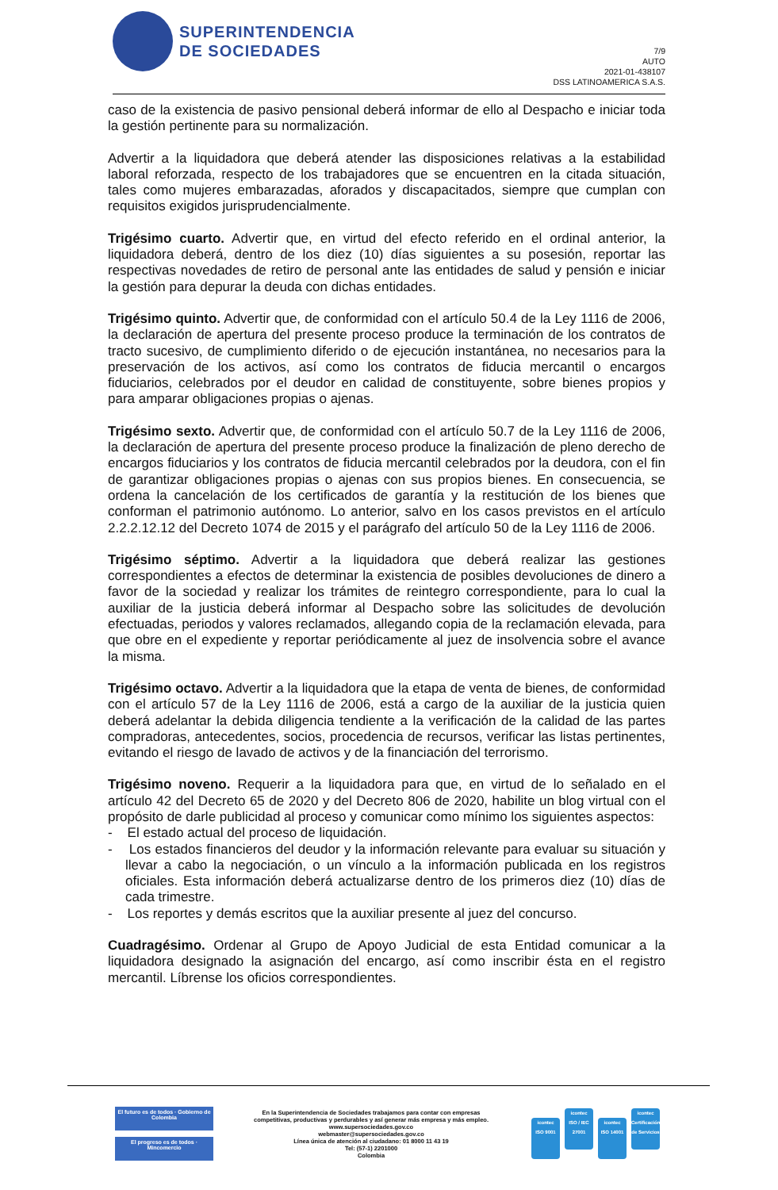SUPERINTENDENCIA
DE SOCIEDADES
7/9
AUTO
2021-01-438107
DSS LATINOAMERICA S.A.S.
caso de la existencia de pasivo pensional deberá informar de ello al Despacho e iniciar toda la gestión pertinente para su normalización.
Advertir a la liquidadora que deberá atender las disposiciones relativas a la estabilidad laboral reforzada, respecto de los trabajadores que se encuentren en la citada situación, tales como mujeres embarazadas, aforados y discapacitados, siempre que cumplan con requisitos exigidos jurisprudencialmente.
Trigésimo cuarto. Advertir que, en virtud del efecto referido en el ordinal anterior, la liquidadora deberá, dentro de los diez (10) días siguientes a su posesión, reportar las respectivas novedades de retiro de personal ante las entidades de salud y pensión e iniciar la gestión para depurar la deuda con dichas entidades.
Trigésimo quinto. Advertir que, de conformidad con el artículo 50.4 de la Ley 1116 de 2006, la declaración de apertura del presente proceso produce la terminación de los contratos de tracto sucesivo, de cumplimiento diferido o de ejecución instantánea, no necesarios para la preservación de los activos, así como los contratos de fiducia mercantil o encargos fiduciarios, celebrados por el deudor en calidad de constituyente, sobre bienes propios y para amparar obligaciones propias o ajenas.
Trigésimo sexto. Advertir que, de conformidad con el artículo 50.7 de la Ley 1116 de 2006, la declaración de apertura del presente proceso produce la finalización de pleno derecho de encargos fiduciarios y los contratos de fiducia mercantil celebrados por la deudora, con el fin de garantizar obligaciones propias o ajenas con sus propios bienes. En consecuencia, se ordena la cancelación de los certificados de garantía y la restitución de los bienes que conforman el patrimonio autónomo. Lo anterior, salvo en los casos previstos en el artículo 2.2.2.12.12 del Decreto 1074 de 2015 y el parágrafo del artículo 50 de la Ley 1116 de 2006.
Trigésimo séptimo. Advertir a la liquidadora que deberá realizar las gestiones correspondientes a efectos de determinar la existencia de posibles devoluciones de dinero a favor de la sociedad y realizar los trámites de reintegro correspondiente, para lo cual la auxiliar de la justicia deberá informar al Despacho sobre las solicitudes de devolución efectuadas, periodos y valores reclamados, allegando copia de la reclamación elevada, para que obre en el expediente y reportar periódicamente al juez de insolvencia sobre el avance la misma.
Trigésimo octavo. Advertir a la liquidadora que la etapa de venta de bienes, de conformidad con el artículo 57 de la Ley 1116 de 2006, está a cargo de la auxiliar de la justicia quien deberá adelantar la debida diligencia tendiente a la verificación de la calidad de las partes compradoras, antecedentes, socios, procedencia de recursos, verificar las listas pertinentes, evitando el riesgo de lavado de activos y de la financiación del terrorismo.
Trigésimo noveno. Requerir a la liquidadora para que, en virtud de lo señalado en el artículo 42 del Decreto 65 de 2020 y del Decreto 806 de 2020, habilite un blog virtual con el propósito de darle publicidad al proceso y comunicar como mínimo los siguientes aspectos:
- El estado actual del proceso de liquidación.
- Los estados financieros del deudor y la información relevante para evaluar su situación y llevar a cabo la negociación, o un vínculo a la información publicada en los registros oficiales. Esta información deberá actualizarse dentro de los primeros diez (10) días de cada trimestre.
- Los reportes y demás escritos que la auxiliar presente al juez del concurso.
Cuadragésimo. Ordenar al Grupo de Apoyo Judicial de esta Entidad comunicar a la liquidadora designado la asignación del encargo, así como inscribir ésta en el registro mercantil. Líbrense los oficios correspondientes.
El futuro es de todos · Gobierno de Colombia
El progreso es de todos · Mincomercio
En la Superintendencia de Sociedades trabajamos para contar con empresas
competitivas, productivas y perdurables y así generar más empresa y más empleo.
www.supersociedades.gov.co
webmaster@supersociedades.gov.co
Línea única de atención al ciudadano: 01 8000 11 43 19
Tel: (57-1) 2201000
Colombia
icontec
ISO 9001 icontec
ISO / IEC 27001 icontec
ISO 14001 icontec
Certificación de Servicios